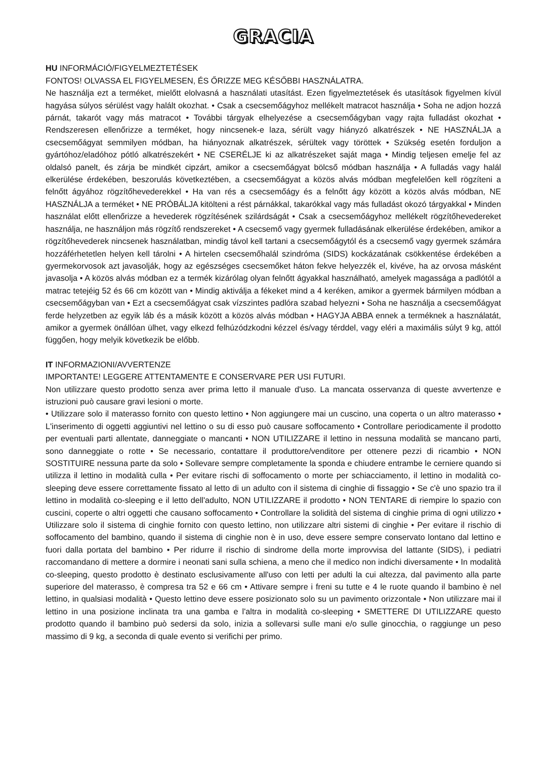GRACIA
HU INFORMÁCIÓ/FIGYELMEZTETÉSEK
FONTOS! OLVASSA EL FIGYELMESEN, ÉS ŐRIZZE MEG KÉSŐBBI HASZNÁLATRA.
Ne használja ezt a terméket, mielőtt elolvasná a használati utasítást. Ezen figyelmeztetések és utasítások figyelmen kívül hagyása súlyos sérülést vagy halált okozhat. • Csak a csecsemőágyhoz mellékelt matracot használja • Soha ne adjon hozzá párnát, takarót vagy más matracot • További tárgyak elhelyezése a csecsemőágyban vagy rajta fulladást okozhat • Rendszeresen ellenőrizze a terméket, hogy nincsenek-e laza, sérült vagy hiányzó alkatrészek • NE HASZNÁLJA a csecsemőágyat semmilyen módban, ha hiányoznak alkatrészek, sérültek vagy töröttek • Szükség esetén forduljon a gyártóhoz/eladóhoz pótló alkatrészekért • NE CSERÉLJE ki az alkatrészeket saját maga • Mindig teljesen emelje fel az oldalsó panelt, és zárja be mindkét cipzárt, amikor a csecsemőágyat bölcső módban használja • A fulladás vagy halál elkerülése érdekében, beszorulás következtében, a csecsemőágyat a közös alvás módban megfelelően kell rögzíteni a felnőtt ágyához rögzítőhevederekkel • Ha van rés a csecsemőágy és a felnőtt ágy között a közös alvás módban, NE HASZNÁLJA a terméket • NE PRÓBÁLJA kitölteni a rést párnákkal, takarókkal vagy más fulladást okozó tárgyakkal • Minden használat előtt ellenőrizze a hevederek rögzítésének szilárdságát • Csak a csecsemőágyhoz mellékelt rögzítőhevedereket használja, ne használjon más rögzítő rendszereket • A csecsemő vagy gyermek fulladásának elkerülése érdekében, amikor a rögzítőhevederek nincsenek használatban, mindig távol kell tartani a csecsemőágytól és a csecsemő vagy gyermek számára hozzáférhetetlen helyen kell tárolni • A hirtelen csecsemőhalál szindróma (SIDS) kockázatának csökkentése érdekében a gyermekorvosok azt javasolják, hogy az egészséges csecsemőket háton fekve helyezzék el, kivéve, ha az orvosa másként javasolja • A közös alvás módban ez a termék kizárólag olyan felnőtt ágyakkal használható, amelyek magassága a padlótól a matrac tetejéig 52 és 66 cm között van • Mindig aktiválja a fékeket mind a 4 keréken, amikor a gyermek bármilyen módban a csecsemőágyban van • Ezt a csecsemőágyat csak vízszintes padlóra szabad helyezni • Soha ne használja a csecsemőágyat ferde helyzetben az egyik láb és a másik között a közös alvás módban • HAGYJA ABBA ennek a terméknek a használatát, amikor a gyermek önállóan ülhet, vagy elkezd felhúzódzkodni kézzel és/vagy térddel, vagy eléri a maximális súlyt 9 kg, attól függően, hogy melyik következik be előbb.
IT INFORMAZIONI/AVVERTENZE
IMPORTANTE! LEGGERE ATTENTAMENTE E CONSERVARE PER USI FUTURI.
Non utilizzare questo prodotto senza aver prima letto il manuale d'uso. La mancata osservanza di queste avvertenze e istruzioni può causare gravi lesioni o morte.
• Utilizzare solo il materasso fornito con questo lettino • Non aggiungere mai un cuscino, una coperta o un altro materasso • L'inserimento di oggetti aggiuntivi nel lettino o su di esso può causare soffocamento • Controllare periodicamente il prodotto per eventuali parti allentate, danneggiate o mancanti • NON UTILIZZARE il lettino in nessuna modalità se mancano parti, sono danneggiate o rotte • Se necessario, contattare il produttore/venditore per ottenere pezzi di ricambio • NON SOSTITUIRE nessuna parte da solo • Sollevare sempre completamente la sponda e chiudere entrambe le cerniere quando si utilizza il lettino in modalità culla • Per evitare rischi di soffocamento o morte per schiacciamento, il lettino in modalità co-sleeping deve essere correttamente fissato al letto di un adulto con il sistema di cinghie di fissaggio • Se c'è uno spazio tra il lettino in modalità co-sleeping e il letto dell'adulto, NON UTILIZZARE il prodotto • NON TENTARE di riempire lo spazio con cuscini, coperte o altri oggetti che causano soffocamento • Controllare la solidità del sistema di cinghie prima di ogni utilizzo • Utilizzare solo il sistema di cinghie fornito con questo lettino, non utilizzare altri sistemi di cinghie • Per evitare il rischio di soffocamento del bambino, quando il sistema di cinghie non è in uso, deve essere sempre conservato lontano dal lettino e fuori dalla portata del bambino • Per ridurre il rischio di sindrome della morte improvvisa del lattante (SIDS), i pediatri raccomandano di mettere a dormire i neonati sani sulla schiena, a meno che il medico non indichi diversamente • In modalità co-sleeping, questo prodotto è destinato esclusivamente all'uso con letti per adulti la cui altezza, dal pavimento alla parte superiore del materasso, è compresa tra 52 e 66 cm • Attivare sempre i freni su tutte e 4 le ruote quando il bambino è nel lettino, in qualsiasi modalità • Questo lettino deve essere posizionato solo su un pavimento orizzontale • Non utilizzare mai il lettino in una posizione inclinata tra una gamba e l'altra in modalità co-sleeping • SMETTERE DI UTILIZZARE questo prodotto quando il bambino può sedersi da solo, inizia a sollevarsi sulle mani e/o sulle ginocchia, o raggiunge un peso massimo di 9 kg, a seconda di quale evento si verifichi per primo.